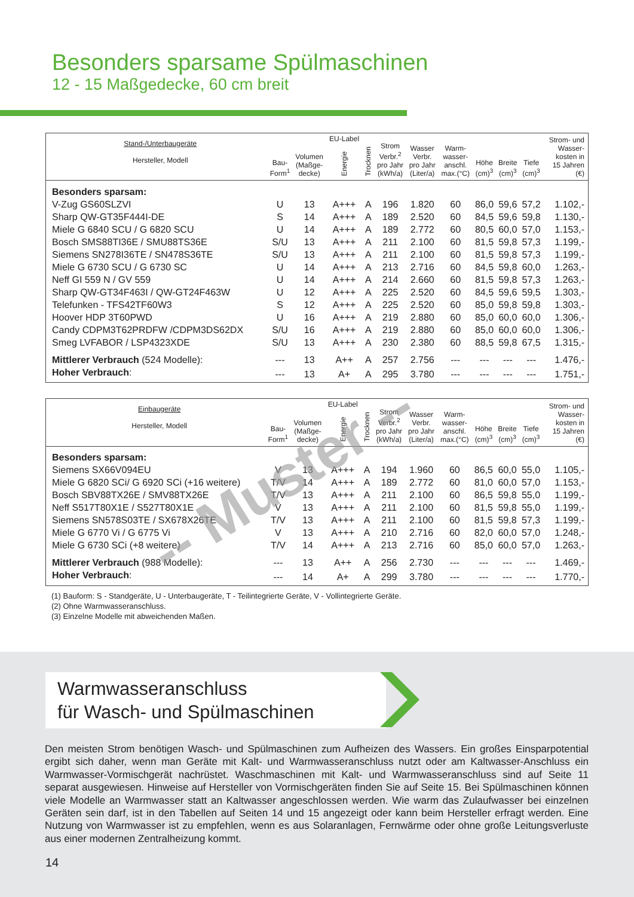Besonders sparsame Spülmaschinen
12 - 15 Maßgedecke, 60 cm breit
| Stand-/Unterbaugeräte Hersteller, Modell | Bau- Form<sup>1</sup> | Volumen (Maßge- decke) | EU-Label Energie | Trocknen | Strom Verbr.<sup>2</sup> pro Jahr (kWh/a) | Wasser Verbr. pro Jahr (Liter/a) | Warm- wasser- anschl. max.(°C) | Höhe (cm)<sup>3</sup> | Breite (cm)<sup>3</sup> | Tiefe (cm)<sup>3</sup> | Strom- und Wasser- kosten in 15 Jahren (€) |
| --- | --- | --- | --- | --- | --- | --- | --- | --- | --- | --- | --- |
| Besonders sparsam: | | | | | | | | | | | |
| V-Zug GS60SLZVI | U | 13 | A+++ | A | 196 | 1.820 | 60 | 86,0 | 59,6 | 57,2 | 1.102,- |
| Sharp QW-GT35F444I-DE | S | 14 | A+++ | A | 189 | 2.520 | 60 | 84,5 | 59,6 | 59,8 | 1.130,- |
| Miele G 6840 SCU / G 6820 SCU | U | 14 | A+++ | A | 189 | 2.772 | 60 | 80,5 | 60,0 | 57,0 | 1.153,- |
| Bosch SMS88TI36E / SMU88TS36E | S/U | 13 | A+++ | A | 211 | 2.100 | 60 | 81,5 | 59,8 | 57,3 | 1.199,- |
| Siemens SN278I36TE / SN478S36TE | S/U | 13 | A+++ | A | 211 | 2.100 | 60 | 81,5 | 59,8 | 57,3 | 1.199,- |
| Miele G 6730 SCU / G 6730 SC | U | 14 | A+++ | A | 213 | 2.716 | 60 | 84,5 | 59,8 | 60,0 | 1.263,- |
| Neff GI 559 N / GV 559 | U | 14 | A+++ | A | 214 | 2.660 | 60 | 81,5 | 59,8 | 57,3 | 1.263,- |
| Sharp QW-GT34F463I / QW-GT24F463W | U | 12 | A+++ | A | 225 | 2.520 | 60 | 84,5 | 59,6 | 59,5 | 1.303,- |
| Telefunken - TFS42TF60W3 | S | 12 | A+++ | A | 225 | 2.520 | 60 | 85,0 | 59,8 | 59,8 | 1.303,- |
| Hoover HDP 3T60PWD | U | 16 | A+++ | A | 219 | 2.880 | 60 | 85,0 | 60,0 | 60,0 | 1.306,- |
| Candy CDPM3T62PRDFW /CDPM3DS62DX | S/U | 16 | A+++ | A | 219 | 2.880 | 60 | 85,0 | 60,0 | 60,0 | 1.306,- |
| Smeg LVFABOR / LSP4323XDE | S/U | 13 | A+++ | A | 230 | 2.380 | 60 | 88,5 | 59,8 | 67,5 | 1.315,- |
| Mittlerer Verbrauch (524 Modelle): | --- | 13 | A++ | A | 257 | 2.756 | --- | --- | --- | --- | 1.476,- |
| Hoher Verbrauch : | --- | 13 | A+ | A | 295 | 3.780 | --- | --- | --- | --- | 1.751,- |
| Einbaugeräte Hersteller, Modell | Bau- Form<sup>1</sup> | Volumen (Maßge- decke) | EU-Label Energie | Trocknen | Strom Verbr.<sup>2</sup> pro Jahr (kWh/a) | Wasser Verbr. pro Jahr (Liter/a) | Warm- wasser- anschl. max.(°C) | Höhe (cm)<sup>3</sup> | Breite (cm)<sup>3</sup> | Tiefe (cm)<sup>3</sup> | Strom- und Wasser- kosten in 15 Jahren (€) |
| --- | --- | --- | --- | --- | --- | --- | --- | --- | --- | --- | --- |
| Besonders sparsam: | | | | | | | | | | | |
| Siemens SX66V094EU | V | 13 | A+++ | A | 194 | 1.960 | 60 | 86,5 | 60,0 | 55,0 | 1.105,- |
| Miele G 6820 SCi/ G 6920 SCi (+16 weitere) | T/V | 14 | A+++ | A | 189 | 2.772 | 60 | 81,0 | 60,0 | 57,0 | 1.153,- |
| Bosch SBV88TX26E / SMV88TX26E | T/V | 13 | A+++ | A | 211 | 2.100 | 60 | 86,5 | 59,8 | 55,0 | 1.199,- |
| Neff S517T80X1E / S527T80X1E | V | 13 | A+++ | A | 211 | 2.100 | 60 | 81,5 | 59,8 | 55,0 | 1.199,- |
| Siemens SN578S03TE / SX678X26TE | T/V | 13 | A+++ | A | 211 | 2.100 | 60 | 81,5 | 59,8 | 57,3 | 1.199,- |
| Miele G 6770 Vi / G 6775 Vi | V | 13 | A+++ | A | 210 | 2.716 | 60 | 82,0 | 60,0 | 57,0 | 1.248,- |
| Miele G 6730 SCi (+8 weitere) | T/V | 14 | A+++ | A | 213 | 2.716 | 60 | 85,0 | 60,0 | 57,0 | 1.263,- |
| Mittlerer Verbrauch (988 Modelle): | --- | 13 | A++ | A | 256 | 2.730 | --- | --- | --- | --- | 1.469,- |
| Hoher Verbrauch : | --- | 14 | A+ | A | 299 | 3.780 | --- | --- | --- | --- | 1.770,- |
-- Muster --
(1) Bauform: S - Standgeräte, U - Unterbaugeräte, T - Teilintegrierte Geräte, V - Vollintegrierte Geräte.
(2) Ohne Warmwasseranschluss.
(3) Einzelne Modelle mit abweichenden Maßen.
Warmwasseranschluss
für Wasch- und Spülmaschinen
Den meisten Strom benötigen Wasch- und Spülmaschinen zum Aufheizen des Wassers. Ein großes Einsparpoten­tial ergibt sich daher, wenn man Geräte mit Kalt- und Warmwasseranschluss nutzt oder am Kaltwasser-Anschluss ein Warmwasser-Vormischgerät nachrüstet. Waschmaschinen mit Kalt- und Warmwasseranschluss sind auf Seite 11 separat ausgewiesen. Hinweise auf Hersteller von Vormischgeräten finden Sie auf Seite 15. Bei Spülmaschinen können viele Modelle an Warmwasser statt an Kaltwasser angeschlossen werden. Wie warm das Zulaufwasser bei einzelnen Geräten sein darf, ist in den Tabellen auf Seiten 14 und 15 angezeigt oder kann beim Hersteller erfragt werden. Eine Nutzung von Warmwasser ist zu empfehlen, wenn es aus Solaranlagen, Fernwärme oder ohne große Leitungsverluste aus einer modernen Zentralheizung kommt.
14